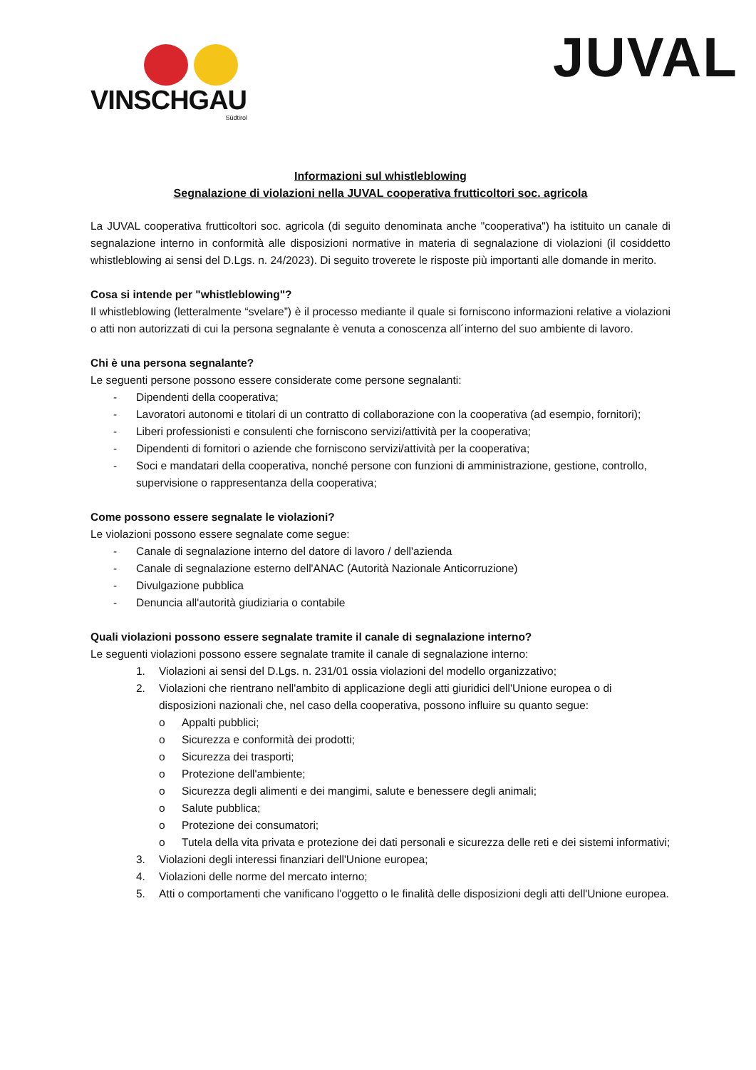VINSCHGAU
Südtirol
JUVAL
Informazioni sul whistleblowing
Segnalazione di violazioni nella JUVAL cooperativa frutticoltori soc. agricola
La JUVAL cooperativa frutticoltori soc. agricola (di seguito denominata anche "cooperativa") ha istituito un canale di segnalazione interno in conformità alle disposizioni normative in materia di segnalazione di violazioni (il cosiddetto whistleblowing ai sensi del D.Lgs. n. 24/2023). Di seguito troverete le risposte più importanti alle domande in merito.
Cosa si intende per "whistleblowing"?
Il whistleblowing (letteralmente “svelare”) è il processo mediante il quale si forniscono informazioni relative a violazioni o atti non autorizzati di cui la persona segnalante è venuta a conoscenza all´interno del suo ambiente di lavoro.
Chi è una persona segnalante?
Le seguenti persone possono essere considerate come persone segnalanti:
- Dipendenti della cooperativa;
- Lavoratori autonomi e titolari di un contratto di collaborazione con la cooperativa (ad esempio, fornitori);
- Liberi professionisti e consulenti che forniscono servizi/attività per la cooperativa;
- Dipendenti di fornitori o aziende che forniscono servizi/attività per la cooperativa;
- Soci e mandatari della cooperativa, nonché persone con funzioni di amministrazione, gestione, controllo, supervisione o rappresentanza della cooperativa;
Come possono essere segnalate le violazioni?
Le violazioni possono essere segnalate come segue:
- Canale di segnalazione interno del datore di lavoro / dell'azienda
- Canale di segnalazione esterno dell'ANAC (Autorità Nazionale Anticorruzione)
- Divulgazione pubblica
- Denuncia all'autorità giudiziaria o contabile
Quali violazioni possono essere segnalate tramite il canale di segnalazione interno?
Le seguenti violazioni possono essere segnalate tramite il canale di segnalazione interno:
1. Violazioni ai sensi del D.Lgs. n. 231/01 ossia violazioni del modello organizzativo;
2. Violazioni che rientrano nell'ambito di applicazione degli atti giuridici dell'Unione europea o di disposizioni nazionali che, nel caso della cooperativa, possono influire su quanto segue:
o Appalti pubblici;
o Sicurezza e conformità dei prodotti;
o Sicurezza dei trasporti;
o Protezione dell'ambiente;
o Sicurezza degli alimenti e dei mangimi, salute e benessere degli animali;
o Salute pubblica;
o Protezione dei consumatori;
o Tutela della vita privata e protezione dei dati personali e sicurezza delle reti e dei sistemi informativi;
3. Violazioni degli interessi finanziari dell'Unione europea;
4. Violazioni delle norme del mercato interno;
5. Atti o comportamenti che vanificano l'oggetto o le finalità delle disposizioni degli atti dell'Unione europea.